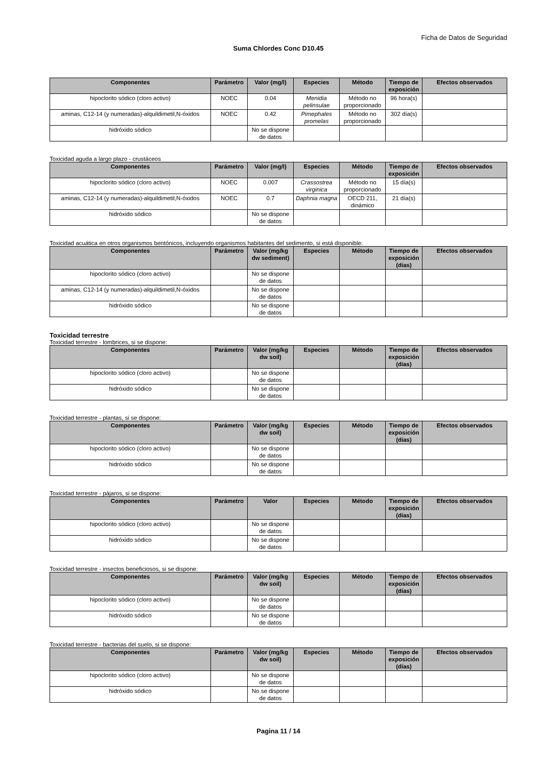Ficha de Datos de Seguridad
Suma Chlordes Conc D10.45
| Componentes | Parámetro | Valor (mg/l) | Especies | Método | Tiempo de exposición | Efectos observados |
| --- | --- | --- | --- | --- | --- | --- |
| hipoclorito sódico (cloro activo) | NOEC | 0.04 | Menidia pelinsulae | Método no proporcionado | 96 hora(s) | |
| aminas, C12-14 (y numeradas)-alquildimetil,N-óxidos | NOEC | 0.42 | Pimephales promelas | Método no proporcionado | 302 día(s) | |
| hidróxido sódico | | No se dispone de datos | | | | |
Toxicidad aguda a largo plazo - crustáceos
| Componentes | Parámetro | Valor (mg/l) | Especies | Método | Tiempo de exposición | Efectos observados |
| --- | --- | --- | --- | --- | --- | --- |
| hipoclorito sódico (cloro activo) | NOEC | 0.007 | Crassostrea virginica | Método no proporcionado | 15 día(s) | |
| aminas, C12-14 (y numeradas)-alquildimetil,N-óxidos | NOEC | 0.7 | Daphnia magna | OECD 211, dinámico | 21 día(s) | |
| hidróxido sódico | | No se dispone de datos | | | | |
Toxicidad acuática en otros organismos bentónicos, incluyendo organismos habitantes del sedimento, si está disponible:
| Componentes | Parámetro | Valor (mg/kg dw sediment) | Especies | Método | Tiempo de exposición (días) | Efectos observados |
| --- | --- | --- | --- | --- | --- | --- |
| hipoclorito sódico (cloro activo) | | No se dispone de datos | | | | |
| aminas, C12-14 (y numeradas)-alquildimetil,N-óxidos | | No se dispone de datos | | | | |
| hidróxido sódico | | No se dispone de datos | | | | |
Toxicidad terrestre
Toxicidad terrestre - lombrices, si se dispone:
| Componentes | Parámetro | Valor (mg/kg dw soil) | Especies | Método | Tiempo de exposición (días) | Efectos observados |
| --- | --- | --- | --- | --- | --- | --- |
| hipoclorito sódico (cloro activo) | | No se dispone de datos | | | | |
| hidróxido sódico | | No se dispone de datos | | | | |
Toxicidad terrestre - plantas, si se dispone:
| Componentes | Parámetro | Valor (mg/kg dw soil) | Especies | Método | Tiempo de exposición (días) | Efectos observados |
| --- | --- | --- | --- | --- | --- | --- |
| hipoclorito sódico (cloro activo) | | No se dispone de datos | | | | |
| hidróxido sódico | | No se dispone de datos | | | | |
Toxicidad terrestre - pájaros, si se dispone:
| Componentes | Parámetro | Valor | Especies | Método | Tiempo de exposición (días) | Efectos observados |
| --- | --- | --- | --- | --- | --- | --- |
| hipoclorito sódico (cloro activo) | | No se dispone de datos | | | | |
| hidróxido sódico | | No se dispone de datos | | | | |
Toxicidad terrestre - insectos beneficiosos, si se dispone:
| Componentes | Parámetro | Valor (mg/kg dw soil) | Especies | Método | Tiempo de exposición (días) | Efectos observados |
| --- | --- | --- | --- | --- | --- | --- |
| hipoclorito sódico (cloro activo) | | No se dispone de datos | | | | |
| hidróxido sódico | | No se dispone de datos | | | | |
Toxicidad terrestre - bacterias del suelo, si se dispone:
| Componentes | Parámetro | Valor (mg/kg dw soil) | Especies | Método | Tiempo de exposición (días) | Efectos observados |
| --- | --- | --- | --- | --- | --- | --- |
| hipoclorito sódico (cloro activo) | | No se dispone de datos | | | | |
| hidróxido sódico | | No se dispone de datos | | | | |
Pagina 11 / 14